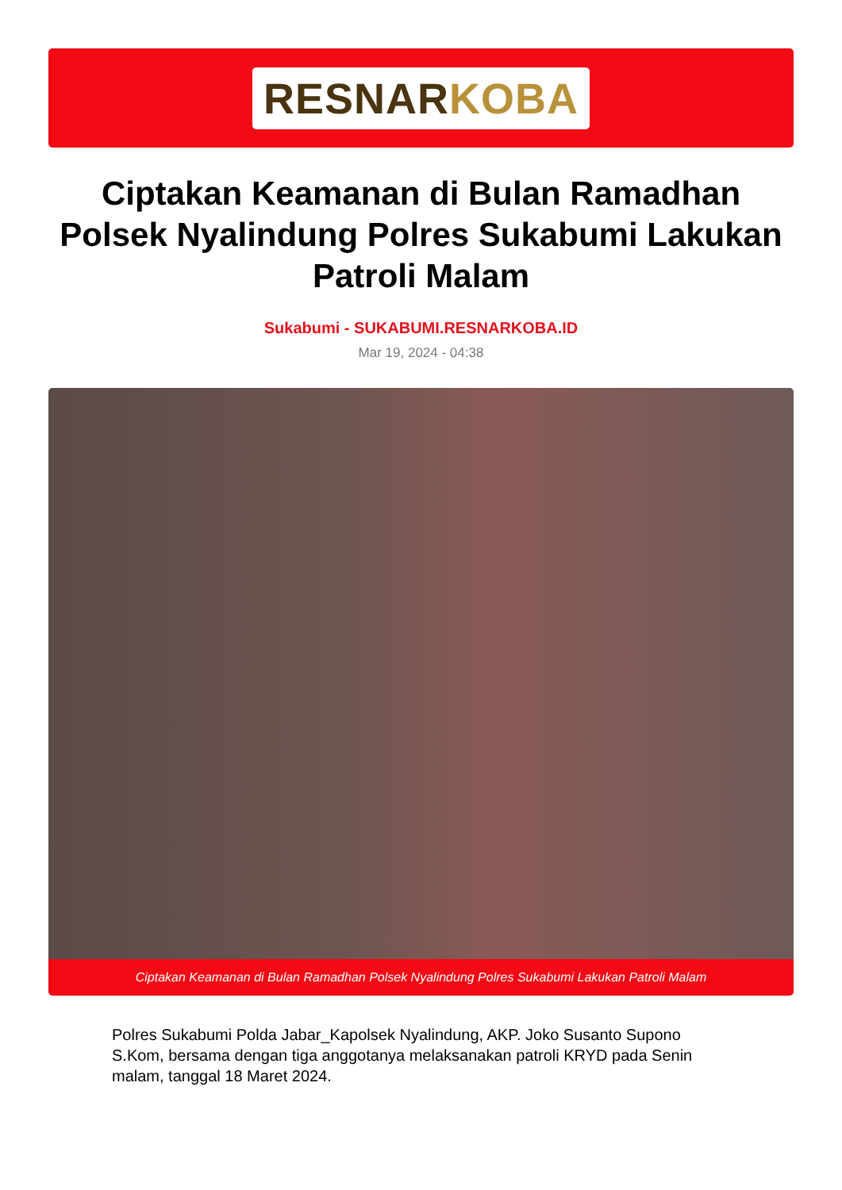RESNARKOBA
Ciptakan Keamanan di Bulan Ramadhan Polsek Nyalindung Polres Sukabumi Lakukan Patroli Malam
Sukabumi - SUKABUMI.RESNARKOBA.ID
Mar 19, 2024 - 04:38
Ciptakan Keamanan di Bulan Ramadhan Polsek Nyalindung Polres Sukabumi Lakukan Patroli Malam
Polres Sukabumi Polda Jabar_Kapolsek Nyalindung, AKP. Joko Susanto Supono S.Kom, bersama dengan tiga anggotanya melaksanakan patroli KRYD pada Senin malam, tanggal 18 Maret 2024.